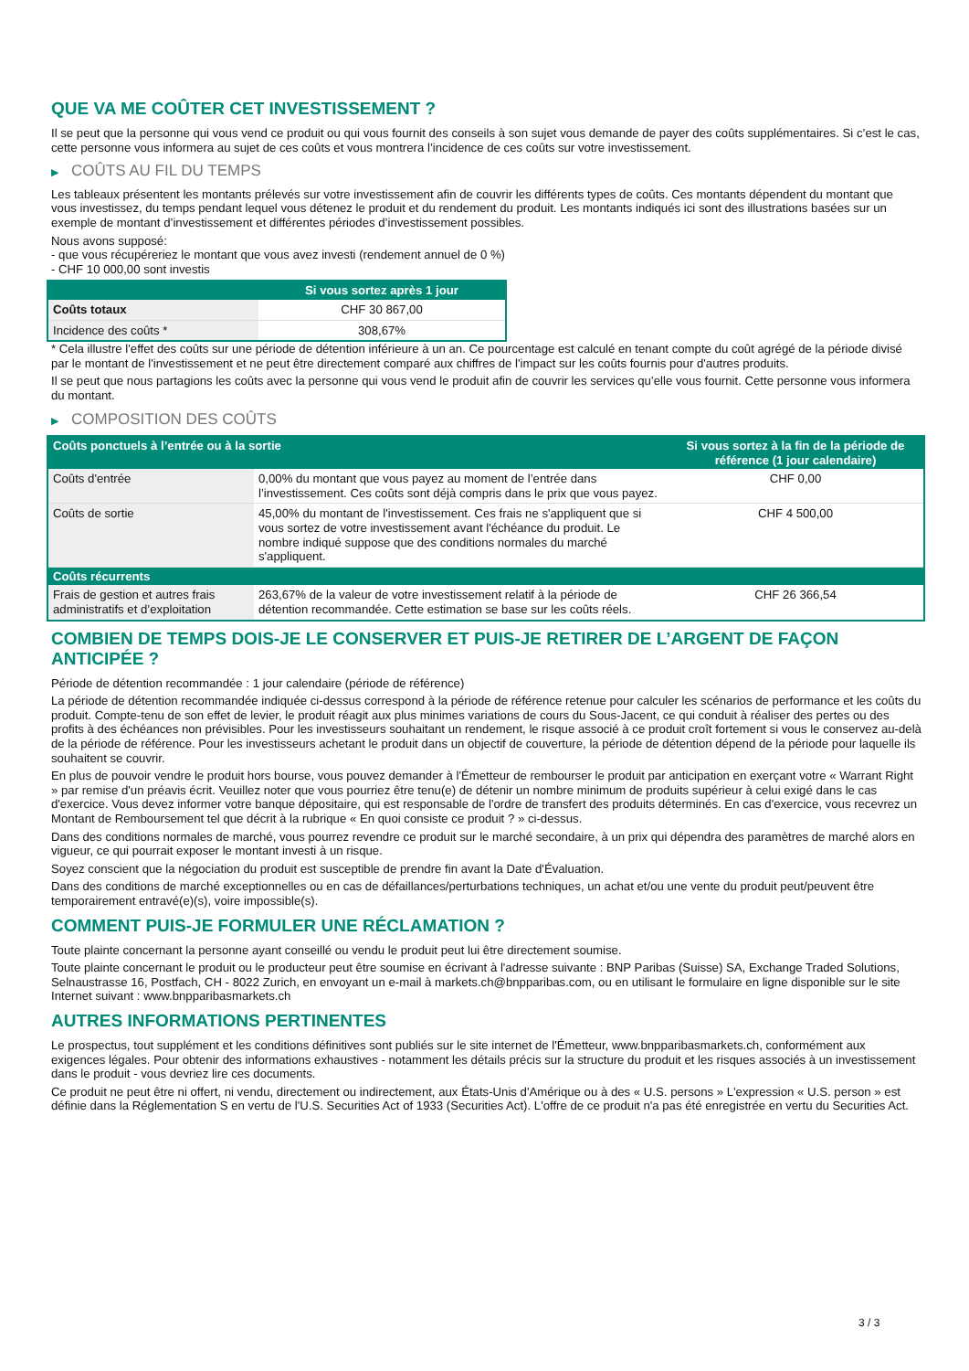QUE VA ME COÛTER CET INVESTISSEMENT ?
Il se peut que la personne qui vous vend ce produit ou qui vous fournit des conseils à son sujet vous demande de payer des coûts supplémentaires. Si c’est le cas, cette personne vous informera au sujet de ces coûts et vous montrera l’incidence de ces coûts sur votre investissement.
▶ COÛTS AU FIL DU TEMPS
Les tableaux présentent les montants prélevés sur votre investissement afin de couvrir les différents types de coûts. Ces montants dépendent du montant que vous investissez, du temps pendant lequel vous détenez le produit et du rendement du produit. Les montants indiqués ici sont des illustrations basées sur un exemple de montant d’investissement et différentes périodes d’investissement possibles.
Nous avons supposé:
- que vous récupéreriez le montant que vous avez investi (rendement annuel de 0 %)
- CHF 10 000,00 sont investis
| | Si vous sortez après 1 jour |
| --- | --- |
| Coûts totaux | CHF 30 867,00 |
| Incidence des coûts * | 308,67% |
* Cela illustre l'effet des coûts sur une période de détention inférieure à un an. Ce pourcentage est calculé en tenant compte du coût agrégé de la période divisé par le montant de l'investissement et ne peut être directement comparé aux chiffres de l'impact sur les coûts fournis pour d'autres produits.
Il se peut que nous partagions les coûts avec la personne qui vous vend le produit afin de couvrir les services qu’elle vous fournit. Cette personne vous informera du montant.
▶ COMPOSITION DES COÛTS
| Coûts ponctuels à l’entrée ou à la sortie | | Si vous sortez à la fin de la période de référence (1 jour calendaire) |
| --- | --- | --- |
| Coûts d'entrée | 0,00% du montant que vous payez au moment de l’entrée dans l’investissement. Ces coûts sont déjà compris dans le prix que vous payez. | CHF 0,00 |
| Coûts de sortie | 45,00% du montant de l'investissement. Ces frais ne s'appliquent que si vous sortez de votre investissement avant l'échéance du produit. Le nombre indiqué suppose que des conditions normales du marché s'appliquent. | CHF 4 500,00 |
| Coûts récurrents | | |
| Frais de gestion et autres frais administratifs et d’exploitation | 263,67% de la valeur de votre investissement relatif à la période de détention recommandée. Cette estimation se base sur les coûts réels. | CHF 26 366,54 |
COMBIEN DE TEMPS DOIS-JE LE CONSERVER ET PUIS-JE RETIRER DE L’ARGENT DE FAÇON ANTICIPÉE ?
Période de détention recommandée : 1 jour calendaire (période de référence)
La période de détention recommandée indiquée ci-dessus correspond à la période de référence retenue pour calculer les scénarios de performance et les coûts du produit. Compte-tenu de son effet de levier, le produit réagit aux plus minimes variations de cours du Sous-Jacent, ce qui conduit à réaliser des pertes ou des profits à des échéances non prévisibles. Pour les investisseurs souhaitant un rendement, le risque associé à ce produit croît fortement si vous le conservez au-delà de la période de référence. Pour les investisseurs achetant le produit dans un objectif de couverture, la période de détention dépend de la période pour laquelle ils souhaitent se couvrir.
En plus de pouvoir vendre le produit hors bourse, vous pouvez demander à l'Émetteur de rembourser le produit par anticipation en exerçant votre « Warrant Right » par remise d'un préavis écrit. Veuillez noter que vous pourriez être tenu(e) de détenir un nombre minimum de produits supérieur à celui exigé dans le cas d'exercice. Vous devez informer votre banque dépositaire, qui est responsable de l'ordre de transfert des produits déterminés. En cas d'exercice, vous recevrez un Montant de Remboursement tel que décrit à la rubrique « En quoi consiste ce produit ? » ci-dessus.
Dans des conditions normales de marché, vous pourrez revendre ce produit sur le marché secondaire, à un prix qui dépendra des paramètres de marché alors en vigueur, ce qui pourrait exposer le montant investi à un risque.
Soyez conscient que la négociation du produit est susceptible de prendre fin avant la Date d'Évaluation.
Dans des conditions de marché exceptionnelles ou en cas de défaillances/perturbations techniques, un achat et/ou une vente du produit peut/peuvent être temporairement entravé(e)(s), voire impossible(s).
COMMENT PUIS-JE FORMULER UNE RÉCLAMATION ?
Toute plainte concernant la personne ayant conseillé ou vendu le produit peut lui être directement soumise.
Toute plainte concernant le produit ou le producteur peut être soumise en écrivant à l'adresse suivante : BNP Paribas (Suisse) SA, Exchange Traded Solutions, Selnaustrasse 16, Postfach, CH - 8022 Zurich, en envoyant un e-mail à markets.ch@bnpparibas.com, ou en utilisant le formulaire en ligne disponible sur le site Internet suivant : www.bnpparibasmarkets.ch
AUTRES INFORMATIONS PERTINENTES
Le prospectus, tout supplément et les conditions définitives sont publiés sur le site internet de l'Émetteur, www.bnpparibasmarkets.ch, conformément aux exigences légales. Pour obtenir des informations exhaustives - notamment les détails précis sur la structure du produit et les risques associés à un investissement dans le produit - vous devriez lire ces documents.
Ce produit ne peut être ni offert, ni vendu, directement ou indirectement, aux États-Unis d'Amérique ou à des « U.S. persons » L'expression « U.S. person » est définie dans la Réglementation S en vertu de l'U.S. Securities Act of 1933 (Securities Act). L'offre de ce produit n'a pas été enregistrée en vertu du Securities Act.
3 / 3